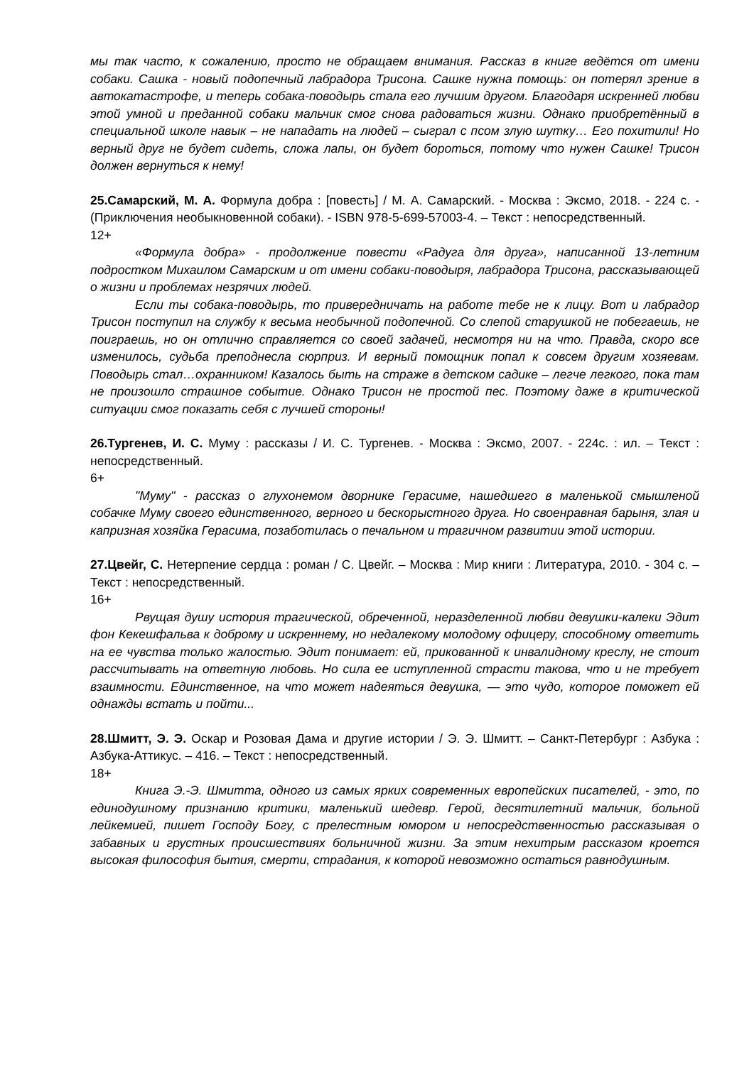мы так часто, к сожалению, просто не обращаем внимания. Рассказ в книге ведётся от имени собаки. Сашка - новый подопечный лабрадора Трисона. Сашке нужна помощь: он потерял зрение в автокатастрофе, и теперь собака-поводырь стала его лучшим другом. Благодаря искренней любви этой умной и преданной собаки мальчик смог снова радоваться жизни. Однако приобретённый в специальной школе навык – не нападать на людей – сыграл с псом злую шутку… Его похитили! Но верный друг не будет сидеть, сложа лапы, он будет бороться, потому что нужен Сашке! Трисон должен вернуться к нему!
25.Самарский, М. А. Формула добра : [повесть] / М. А. Самарский. - Москва : Эксмо, 2018. - 224 с. - (Приключения необыкновенной собаки). - ISBN 978-5-699-57003-4. – Текст : непосредственный.
12+
«Формула добра» - продолжение повести «Радуга для друга», написанной 13-летним подростком Михаилом Самарским и от имени собаки-поводыря, лабрадора Трисона, рассказывающей о жизни и проблемах незрячих людей.
Если ты собака-поводырь, то привередничать на работе тебе не к лицу. Вот и лабрадор Трисон поступил на службу к весьма необычной подопечной. Со слепой старушкой не побегаешь, не поиграешь, но он отлично справляется со своей задачей, несмотря ни на что. Правда, скоро все изменилось, судьба преподнесла сюрприз. И верный помощник попал к совсем другим хозяевам. Поводырь стал…охранником! Казалось быть на страже в детском садике – легче легкого, пока там не произошло страшное событие. Однако Трисон не простой пес. Поэтому даже в критической ситуации смог показать себя с лучшей стороны!
26.Тургенев, И. С. Муму : рассказы / И. С. Тургенев. - Москва : Эксмо, 2007. - 224с. : ил. – Текст : непосредственный.
6+
"Муму" - рассказ о глухонемом дворнике Герасиме, нашедшего в маленькой смышленой собачке Муму своего единственного, верного и бескорыстного друга. Но своенравная барыня, злая и капризная хозяйка Герасима, позаботилась о печальном и трагичном развитии этой истории.
27.Цвейг, С. Нетерпение сердца : роман / С. Цвейг. – Москва : Мир книги : Литература, 2010. - 304 с. – Текст : непосредственный.
16+
Рвущая душу история трагической, обреченной, неразделенной любви девушки-калеки Эдит фон Кекешфальва к доброму и искреннему, но недалекому молодому офицеру, способному ответить на ее чувства только жалостью. Эдит понимает: ей, прикованной к инвалидному креслу, не стоит рассчитывать на ответную любовь. Но сила ее иступленной страсти такова, что и не требует взаимности. Единственное, на что может надеяться девушка, — это чудо, которое поможет ей однажды встать и пойти...
28.Шмитт, Э. Э. Оскар и Розовая Дама и другие истории / Э. Э. Шмитт. – Санкт-Петербург : Азбука : Азбука-Аттикус. – 416. – Текст : непосредственный.
18+
Книга Э.-Э. Шмитта, одного из самых ярких современных европейских писателей, - это, по единодушному признанию критики, маленький шедевр. Герой, десятилетний мальчик, больной лейкемией, пишет Господу Богу, с прелестным юмором и непосредственностью рассказывая о забавных и грустных происшествиях больничной жизни. За этим нехитрым рассказом кроется высокая философия бытия, смерти, страдания, к которой невозможно остаться равнодушным.